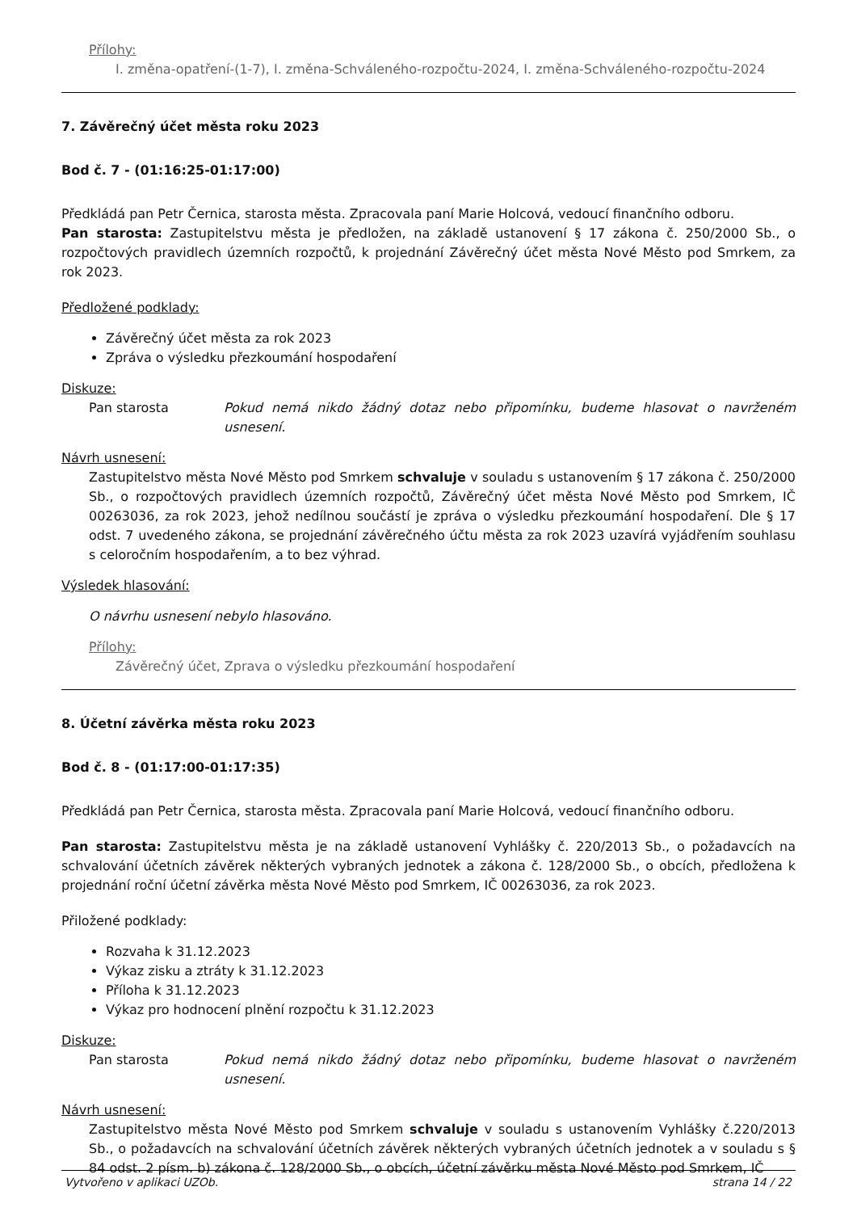Přílohy:
I. změna-opatření-(1-7), I. změna-Schváleného-rozpočtu-2024, I. změna-Schváleného-rozpočtu-2024
7. Závěrečný účet města roku 2023
Bod č. 7 - (01:16:25-01:17:00)
Předkládá pan Petr Černica, starosta města. Zpracovala paní Marie Holcová, vedoucí finančního odboru.
Pan starosta: Zastupitelstvu města je předložen, na základě ustanovení § 17 zákona č. 250/2000 Sb., o rozpočtových pravidlech územních rozpočtů, k projednání Závěrečný účet města Nové Město pod Smrkem, za rok 2023.
Předložené podklady:
Závěrečný účet města za rok 2023
Zpráva o výsledku přezkoumání hospodaření
Diskuze:
Pan starosta Pokud nemá nikdo žádný dotaz nebo připomínku, budeme hlasovat o navrženém usnesení.
Návrh usnesení:
Zastupitelstvo města Nové Město pod Smrkem schvaluje v souladu s ustanovením § 17 zákona č. 250/2000 Sb., o rozpočtových pravidlech územních rozpočtů, Závěrečný účet města Nové Město pod Smrkem, IČ 00263036, za rok 2023, jehož nedílnou součástí je zpráva o výsledku přezkoumání hospodaření. Dle § 17 odst. 7 uvedeného zákona, se projednání závěrečného účtu města za rok 2023 uzavírá vyjádřením souhlasu s celoročním hospodařením, a to bez výhrad.
Výsledek hlasování:
O návrhu usnesení nebylo hlasováno.
Přílohy:
Závěrečný účet, Zprava o výsledku přezkoumání hospodaření
8. Účetní závěrka města roku 2023
Bod č. 8 - (01:17:00-01:17:35)
Předkládá pan Petr Černica, starosta města. Zpracovala paní Marie Holcová, vedoucí finančního odboru.
Pan starosta: Zastupitelstvu města je na základě ustanovení Vyhlášky č. 220/2013 Sb., o požadavcích na schvalování účetních závěrek některých vybraných jednotek a zákona č. 128/2000 Sb., o obcích, předložena k projednání roční účetní závěrka města Nové Město pod Smrkem, IČ 00263036, za rok 2023.
Přiložené podklady:
Rozvaha k 31.12.2023
Výkaz zisku a ztráty k 31.12.2023
Příloha k 31.12.2023
Výkaz pro hodnocení plnění rozpočtu k 31.12.2023
Diskuze:
Pan starosta Pokud nemá nikdo žádný dotaz nebo připomínku, budeme hlasovat o navrženém usnesení.
Návrh usnesení:
Zastupitelstvo města Nové Město pod Smrkem schvaluje v souladu s ustanovením Vyhlášky č.220/2013 Sb., o požadavcích na schvalování účetních závěrek některých vybraných účetních jednotek a v souladu s § 84 odst. 2 písm. b) zákona č. 128/2000 Sb., o obcích, účetní závěrku města Nové Město pod Smrkem, IČ
Vytvořeno v aplikaci UZOb. strana 14 / 22